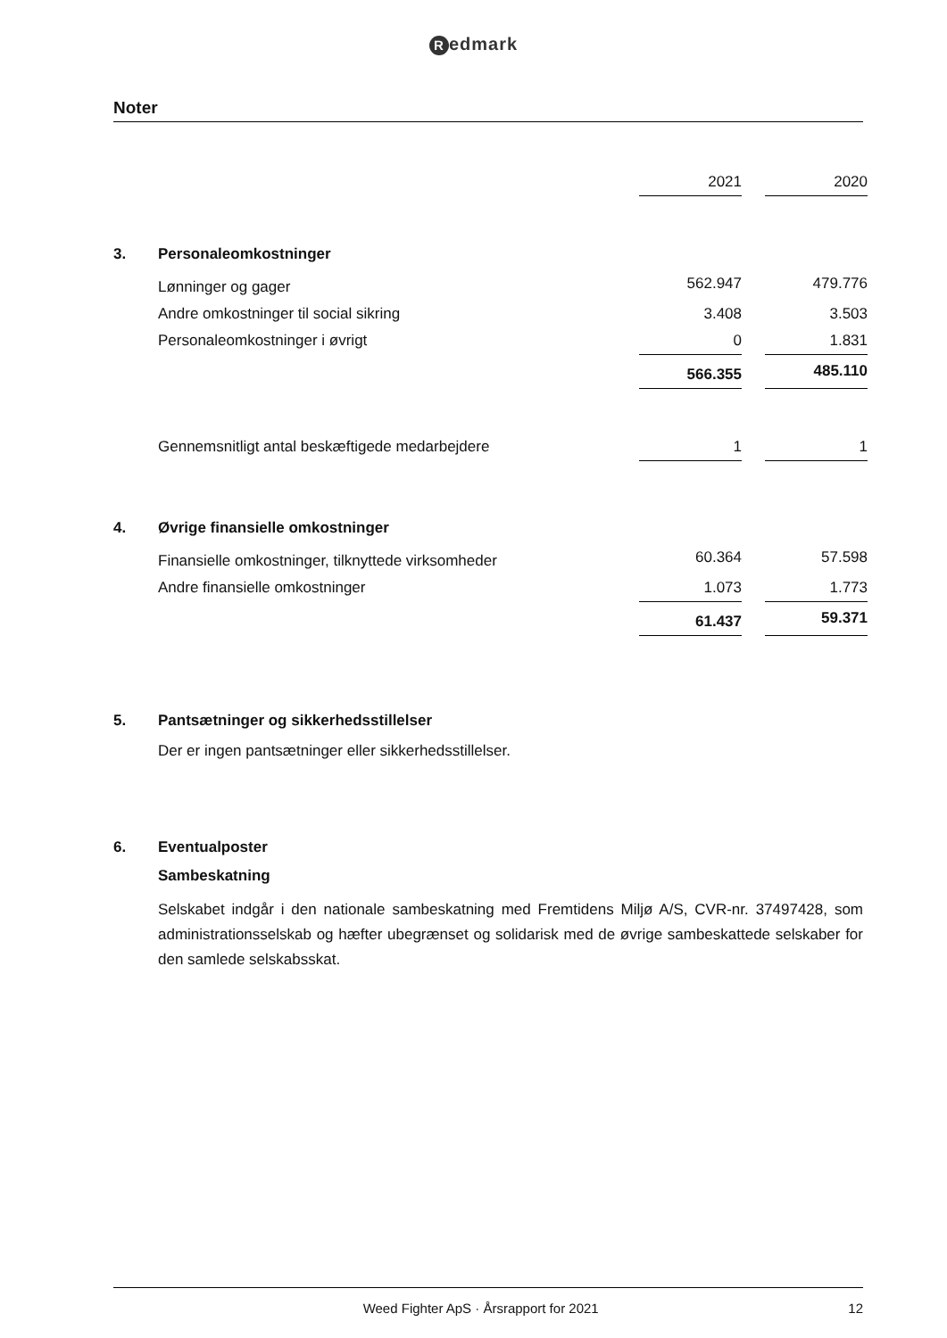Redmark
Noter
| | | 2021 | | 2020 |
| 3. | Personaleomkostninger | | | |
| | Lønninger og gager | 562.947 | | 479.776 |
| | Andre omkostninger til social sikring | 3.408 | | 3.503 |
| | Personaleomkostninger i øvrigt | 0 | | 1.831 |
| | | 566.355 | | 485.110 |
| | Gennemsnitligt antal beskæftigede medarbejdere | 1 | | 1 |
| 4. | Øvrige finansielle omkostninger | | | |
| | Finansielle omkostninger, tilknyttede virksomheder | 60.364 | | 57.598 |
| | Andre finansielle omkostninger | 1.073 | | 1.773 |
| | | 61.437 | | 59.371 |
5. Pantsætninger og sikkerhedsstillelser
Der er ingen pantsætninger eller sikkerhedsstillelser.
6. Eventualposter
Sambeskatning
Selskabet indgår i den nationale sambeskatning med Fremtidens Miljø A/S, CVR-nr. 37497428, som administrationsselskab og hæfter ubegrænset og solidarisk med de øvrige sambeskattede selskaber for den samlede selskabsskat.
Weed Fighter ApS · Årsrapport for 2021
12